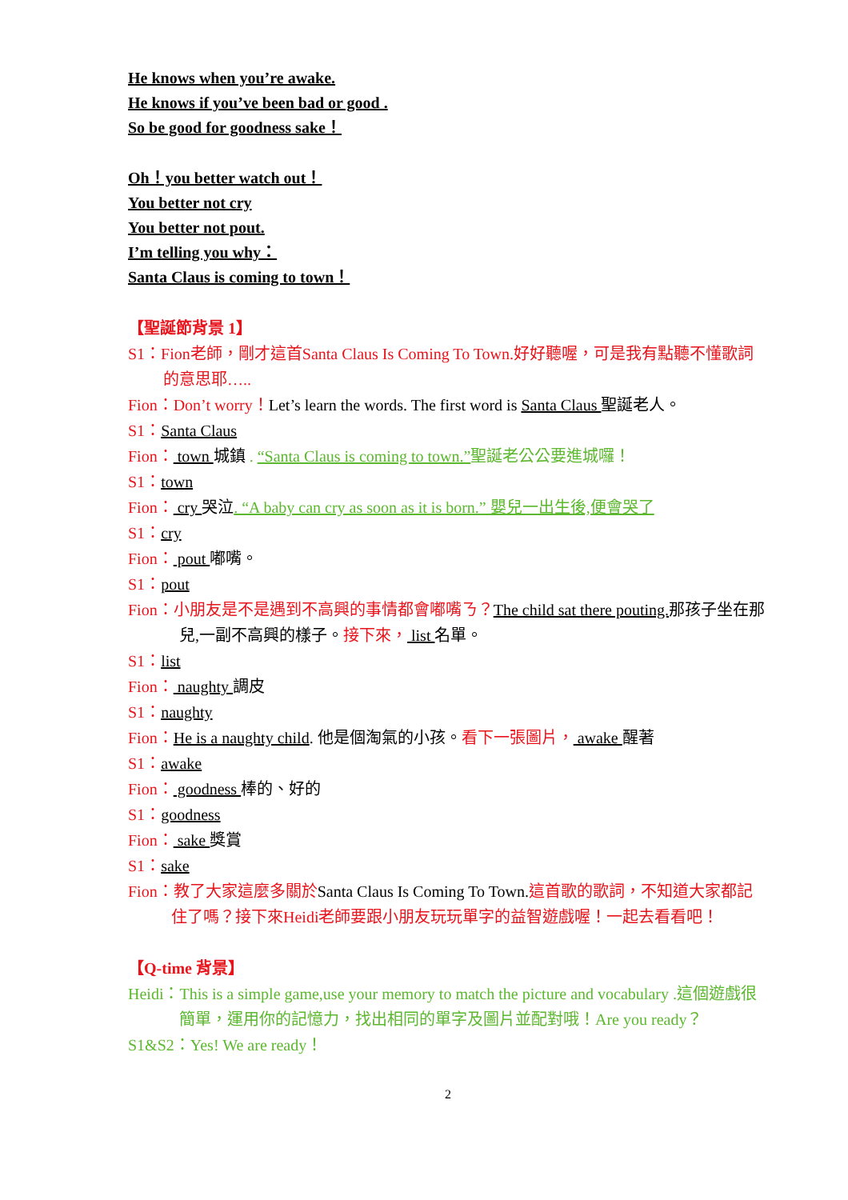He knows when you’re awake.
He knows if you’ve been bad or good .
So be good for goodness sake！
Oh！you better watch out！
You better not cry
You better not pout.
I’m telling you why：
Santa Claus is coming to town！
【聖誕節背景 1】
S1：Fion老師，剛才這首Santa Claus Is Coming To Town.好好聽喔，可是我有點聽不懂歌詞的意思耶…..
Fion：Don’t worry！Let’s learn the words. The first word is Santa Claus 聖誕老人。
S1：Santa Claus
Fion： town 城鎮 . “Santa Claus is coming to town.”聖誕老公公要進城囉！
S1：town
Fion： cry 哭泣. “A baby can cry as soon as it is born.” 嬰兒一出生後,便會哭了
S1：cry
Fion： pout 嘟嘴。
S1：pout
Fion：小朋友是不是遇到不高興的事情都會嘟嘴ㄋ？The child sat there pouting. 那孩子坐在那兒,一副不高興的樣子。接下來， list 名單。
S1：list
Fion： naughty 調皮
S1：naughty
Fion：He is a naughty child. 他是個淘氣的小孩。看下一張圖片， awake 醒著
S1：awake
Fion： goodness 棒的、好的
S1：goodness
Fion： sake 獎賞
S1：sake
Fion：教了大家這麼多關於Santa Claus Is Coming To Town.這首歌的歌詞，不知道大家都記住了嗎？接下來Heidi老師要跟小朋友玩玩單字的益智遊戲喔！一起去看看吧！
【Q-time 背景】
Heidi：This is a simple game,use your memory to match the picture and vocabulary .這個遊戲很簡單，運用你的記憶力，找出相同的單字及圖片並配對哦！Are you ready？
S1&S2：Yes! We are ready！
2